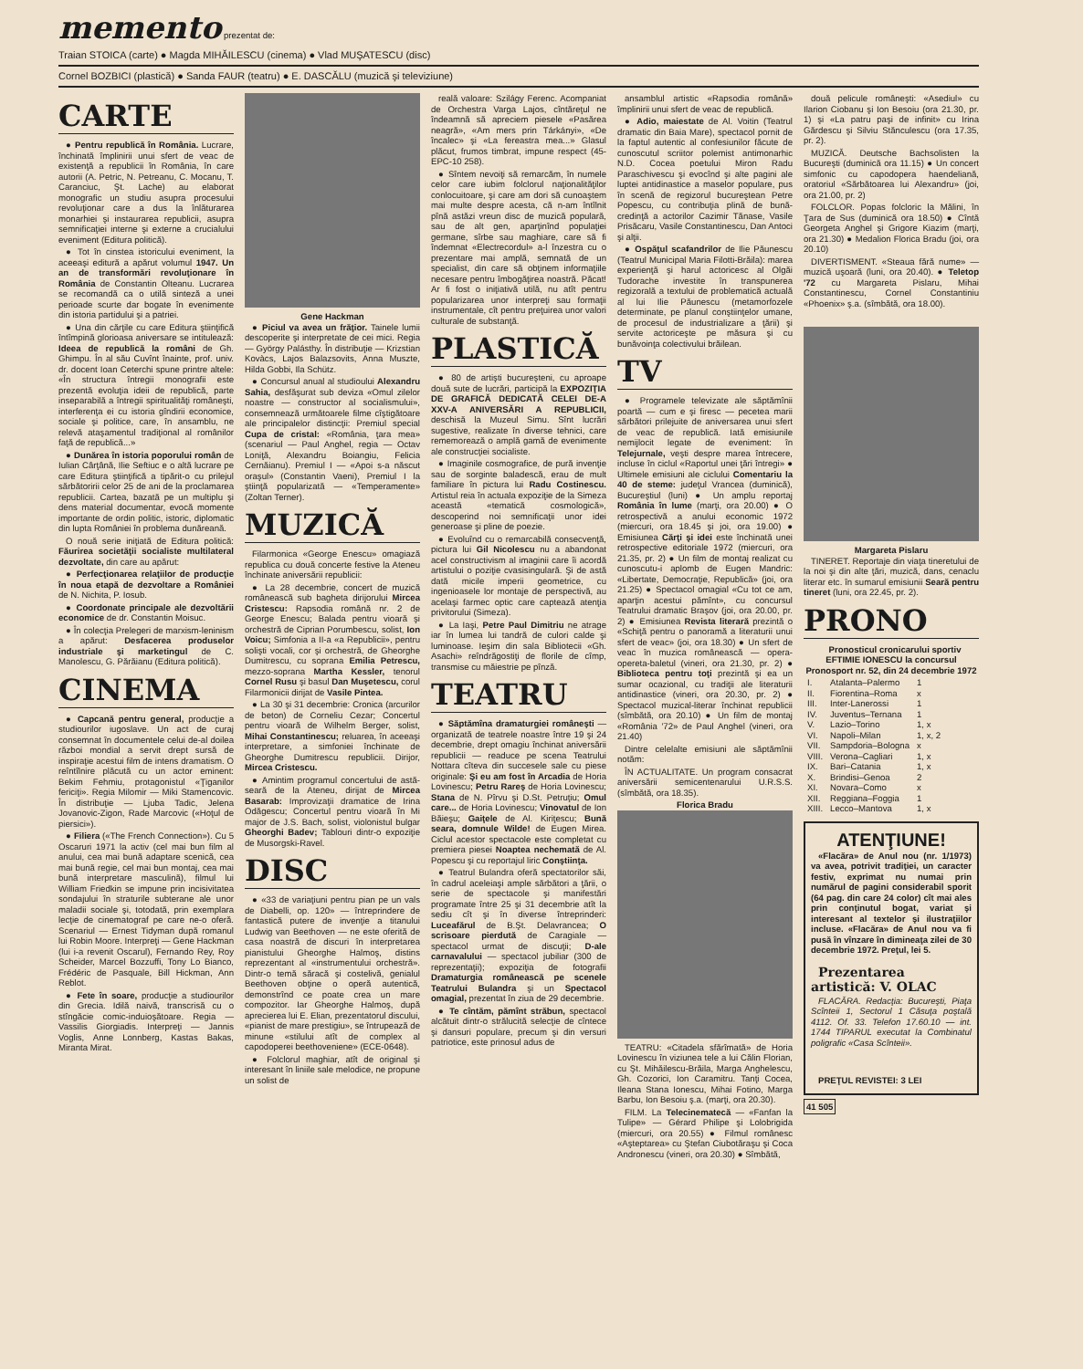memento prezentat de:
Traian STOICA (carte) ● Magda MIHĂILESCU (cinema) ● Vlad MUŞATESCU (disc)
Cornel BOZBICI (plastică) ● Sanda FAUR (teatru) ● E. DASCĂLU (muzică şi televiziune)
CARTE
● Pentru republică în România. Lucrare, închinată împlinirii unui sfert de veac de existenţă a republicii în România, în care autorii (A. Petric, N. Petreanu, C. Mocanu, T. Caranciuc, Şt. Lache) au elaborat monografic un studiu asupra procesului revoluţionar care a dus la înlăturarea monarhiei şi instaurarea republicii, asupra semnificaţiei interne şi externe a crucialului eveniment (Editura politică).
● Tot în cinstea istoricului eveniment, la aceeaşi editură a apărut volumul 1947. Un an de transformări revoluţionare în România de Constantin Olteanu. Lucrarea se recomandă ca o utilă sinteză a unei perioade scurte dar bogate în evenimente din istoria partidului şi a patriei.
● Una din cărţile cu care Editura ştiinţifică întîmpină glorioasa aniversare se intitulează: Ideea de republică la români de Gh. Ghimpu. În al său Cuvînt înainte, prof. univ. dr. docent Ioan Ceterchi spune printre altele: «În structura întregii monografii este prezentă evoluţia ideii de republică, parte inseparabilă a întregii spiritualităţi româneşti, interferenţa ei cu istoria gîndirii economice, sociale şi politice, care, în ansamblu, ne relevă ataşamentul tradiţional al românilor faţă de republică...»
● Dunărea în istoria poporului român de Iulian Cârţână, Ilie Seftiuc e o altă lucrare pe care Editura ştiinţifică a tipărit-o cu prilejul sărbătoririi celor 25 de ani de la proclamarea republicii. Cartea, bazată pe un multiplu şi dens material documentar, evocă momente importante de ordin politic, istoric, diplomatic din lupta României în problema dunăreană.
O nouă serie iniţiată de Editura politică: Făurirea societăţii socialiste multilateral dezvoltate, din care au apărut:
● Perfecţionarea relaţiilor de producţie în noua etapă de dezvoltare a României de N. Nichita, P. Iosub.
● Coordonate principale ale dezvoltării economice de dr. Constantin Moisuc.
● În colecţia Prelegeri de marxism-leninism a apărut: Desfacerea produselor industriale şi marketingul de C. Manolescu, G. Părăianu (Editura politică).
CINEMA
● Capcană pentru general, producţie a studiourilor iugoslave. Un act de curaj consemnat în documentele celui de-al doilea război mondial a servit drept sursă de inspiraţie acestui film de intens dramatism. O reîntîlnire plăcută cu un actor eminent: Bekim Fehmiu, protagonistul «Ţiganilor fericiţi». Regia Milomir — Miki Stamencovic. În distribuţie — Ljuba Tadic, Jelena Jovanovic-Zigon, Rade Marcovic («Hoţul de piersici»).
● Filiera («The French Connection»). Cu 5 Oscaruri 1971 la activ (cel mai bun film al anului, cea mai bună adaptare scenică, cea mai bună regie, cel mai bun montaj, cea mai bună interpretare masculină), filmul lui William Friedkin se impune prin incisivitatea sondajului în straturile subterane ale unor maladii sociale şi, totodată, prin exemplara lecţie de cinematograf pe care ne-o oferă. Scenariul — Ernest Tidyman după romanul lui Robin Moore. Interpreţi — Gene Hackman (lui i-a revenit Oscarul), Fernando Rey, Roy Scheider, Marcel Bozzuffi, Tony Lo Bianco, Frédéric de Pasquale, Bill Hickman, Ann Reblot.
● Fete în soare, producţie a studiourilor din Grecia. Idilă naivă, transcrisă cu o stîngăcie comic-induioşătoare. Regia — Vassilis Giorgiadis. Interpreţi — Jannis Voglis, Anne Lonnberg, Kastas Bakas, Miranta Mirat.
Gene Hackman
● Piciul va avea un frăţior. Tainele lumii descoperite şi interpretate de cei mici. Regia — György Palásthy. În distribuţie — Krizstian Kovàcs, Lajos Balazsovits, Anna Muszte, Hilda Gobbi, Ila Schütz.
● Concursul anual al studioului Alexandru Sahia, desfăşurat sub deviza «Omul zilelor noastre — constructor al socialismului», consemnează următoarele filme cîştigătoare ale principalelor distincţii: Premiul special Cupa de cristal: «România, ţara mea» (scenariul — Paul Anghel, regia — Octav Loniţă, Alexandru Boiangiu, Felicia Cernăianu). Premiul I — «Apoi s-a născut oraşul» (Constantin Vaeni), Premiul I la ştiinţă popularizată — «Temperamente» (Zoltan Terner).
MUZICĂ
Filarmonica «George Enescu» omagiază republica cu două concerte festive la Ateneu închinate aniversării republicii:
● La 28 decembrie, concert de muzică românească sub bagheta dirijorului Mircea Cristescu: Rapsodia română nr. 2 de George Enescu; Balada pentru vioară şi orchestră de Ciprian Porumbescu, solist, Ion Voicu; Simfonia a II-a «a Republicii», pentru solişti vocali, cor şi orchestră, de Gheorghe Dumitrescu, cu soprana Emilia Petrescu, mezzo-soprana Martha Kessler, tenorul Cornel Rusu şi basul Dan Muşetescu, corul Filarmonicii dirijat de Vasile Pintea.
● La 30 şi 31 decembrie: Cronica (arcurilor de beton) de Corneliu Cezar; Concertul pentru vioară de Wilhelm Berger, solist, Mihai Constantinescu; reluarea, în aceeaşi interpretare, a simfoniei închinate de Gheorghe Dumitrescu republicii. Dirijor, Mircea Cristescu.
● Amintim programul concertului de astă-seară de la Ateneu, dirijat de Mircea Basarab: Improvizaţii dramatice de Irina Odăgescu; Concertul pentru vioară în Mi major de J.S. Bach, solist, violonistul bulgar Gheorghi Badev; Tablouri dintr-o expoziţie de Musorgski-Ravel.
DISC
● «33 de variaţiuni pentru pian pe un vals de Diabelli, op. 120» — întreprindere de fantastică putere de invenţie a titanului Ludwig van Beethoven — ne este oferită de casa noastră de discuri în interpretarea pianistului Gheorghe Halmoş, distins reprezentant al «instrumentului orchestră». Dintr-o temă săracă şi costelivă, genialul Beethoven obţine o operă autentică, demonstrînd ce poate crea un mare compozitor. Iar Gheorghe Halmoş, după aprecierea lui E. Elian, prezentatorul discului, «pianist de mare prestigiu», se întrupează de minune «stilului atît de complex al capodoperei beethoveniene» (ECE-0648).
● Folclorul maghiar, atît de original şi interesant în liniile sale melodice, ne propune un solist de
reală valoare: Szilágy Ferenc. Acompaniat de Orchestra Varga Lajos, cîntăreţul ne îndeamnă să apreciem piesele «Pasărea neagră», «Am mers prin Tárkányi», «De încalec» şi «La fereastra mea...» Glasul plăcut, frumos timbrat, impune respect (45-EPC-10 258).
● Sîntem nevoiţi să remarcăm, în numele celor care iubim folclorul naţionalităţilor conlocuitoare, şi care am dori să cunoaştem mai multe despre acesta, că n-am întîlnit pînă astăzi vreun disc de muzică populară, sau de alt gen, aparţinînd populaţiei germane, sîrbe sau maghiare, care să fi îndemnat «Electrecordul» a-l înzestra cu o prezentare mai amplă, semnată de un specialist, din care să obţinem informaţiile necesare pentru îmbogăţirea noastră. Păcat! Ar fi fost o iniţiativă utilă, nu atît pentru popularizarea unor interpreţi sau formaţii instrumentale, cît pentru preţuirea unor valori culturale de substanţă.
PLASTICĂ
● 80 de artişti bucureşteni, cu aproape două sute de lucrări, participă la EXPOZIŢIA DE GRAFICĂ DEDICATĂ CELEI DE-A XXV-A ANIVERSĂRI A REPUBLICII, deschisă la Muzeul Simu. Sînt lucrări sugestive, realizate în diverse tehnici, care rememorează o amplă gamă de evenimente ale construcţiei socialiste.
● Imaginile cosmografice, de pură invenţie sau de sorginte baladescă, erau de mult familiare în pictura lui Radu Costinescu. Artistul reia în actuala expoziţie de la Simeza această «tematică cosmologică», descoperind noi semnificaţii unor idei generoase şi pline de poezie.
● Evoluînd cu o remarcabilă consecvenţă, pictura lui Gil Nicolescu nu a abandonat acel constructivism al imaginii care îi acordă artistului o poziţie cvasisingulară. Şi de astă dată micile imperii geometrice, cu ingenioasele lor montaje de perspectivă, au acelaşi farmec optic care captează atenţia privitorului (Simeza).
● La Iaşi, Petre Paul Dimitriu ne atrage iar în lumea lui tandră de culori calde şi luminoase. Ieşim din sala Bibliotecii «Gh. Asachi» reîndrăgostiţi de florile de cîmp, transmise cu măiestrie pe pînză.
TEATRU
● Săptămîna dramaturgiei româneşti — organizată de teatrele noastre între 19 şi 24 decembrie, drept omagiu închinat aniversării republicii — readuce pe scena Teatrului Nottara cîteva din succesele sale cu piese originale: Şi eu am fost în Arcadia de Horia Lovinescu; Petru Rareş de Horia Lovinescu; Stana de N. Pîrvu şi D.St. Petruţiu; Omul care... de Horia Lovinescu; Vinovatul de Ion Băieşu; Gaiţele de Al. Kiriţescu; Bună seara, domnule Wilde! de Eugen Mirea. Ciclul acestor spectacole este completat cu premiera piesei Noaptea nechemată de Al. Popescu şi cu reportajul liric Conştiinţa.
● Teatrul Bulandra oferă spectatorilor săi, în cadrul aceleiaşi ample sărbători a ţării, o serie de spectacole şi manifestări programate între 25 şi 31 decembrie atît la sediu cît şi în diverse întreprinderi: Luceafărul de B.Şt. Delavrancea; O scrisoare pierdută de Caragiale — spectacol urmat de discuţii; D-ale carnavalului — spectacol jubiliar (300 de reprezentaţii); expoziţia de fotografii Dramaturgia românească pe scenele Teatrului Bulandra şi un Spectacol omagial, prezentat în ziua de 29 decembrie.
● Te cîntăm, pămînt străbun, spectacol alcătuit dintr-o strălucită selecţie de cîntece şi dansuri populare, precum şi din versuri patriotice, este prinosul adus de
ansamblul artistic «Rapsodia română» împlinirii unui sfert de veac de republică.
● Adio, maiestate de Al. Voitin (Teatrul dramatic din Baia Mare), spectacol pornit de la faptul autentic al confesiunilor făcute de cunoscutul scriitor polemist antimonarhic N.D. Cocea poetului Miron Radu Paraschivescu şi evocînd şi alte pagini ale luptei antidinastice a maselor populare, pus în scenă de regizorul bucureştean Petre Popescu, cu contribuţia plină de bună-credinţă a actorilor Cazimir Tănase, Vasile Prisăcaru, Vasile Constantinescu, Dan Antoci şi alţii.
● Ospăţul scafandrilor de Ilie Păunescu (Teatrul Municipal Maria Filotti-Brăila): marea experienţă şi harul actoricesc al Olgăi Tudorache investite în transpunerea regizorală a textului de problematică actuală al lui Ilie Păunescu (metamorfozele determinate, pe planul conştiinţelor umane, de procesul de industrializare a ţării) şi servite actoriceşte pe măsura şi cu bunăvoinţa colectivului brăilean.
TV
● Programele televizate ale săptămînii poartă — cum e şi firesc — pecetea marii sărbători prilejuite de aniversarea unui sfert de veac de republică. Iată emisiunile nemijlocit legate de eveniment: în Telejurnale, veşti despre marea întrecere, incluse în ciclul «Raportul unei ţări întregi» ● Ultimele emisiuni ale ciclului Comentariu la 40 de steme: judeţul Vrancea (duminică), Bucureştiul (luni) ● Un amplu reportaj România în lume (marţi, ora 20.00) ● O retrospectivă a anului economic 1972 (miercuri, ora 18.45 şi joi, ora 19.00) ● Emisiunea Cărţi şi idei este închinată unei retrospective editoriale 1972 (miercuri, ora 21.35, pr. 2) ● Un film de montaj realizat cu cunoscutu-i aplomb de Eugen Mandric: «Libertate, Democraţie, Republică» (joi, ora 21.25) ● Spectacol omagial «Cu tot ce am, aparţin acestui pămînt», cu concursul Teatrului dramatic Braşov (joi, ora 20.00, pr. 2) ● Emisiunea Revista literară prezintă o «Schiţă pentru o panoramă a literaturii unui sfert de veac» (joi, ora 18.30) ● Un sfert de veac în muzica românească — opera- opereta-baletul (vineri, ora 21.30, pr. 2) ● Biblioteca pentru toţi prezintă şi ea un sumar ocazional, cu tradiţii ale literaturii antidinastice (vineri, ora 20.30, pr. 2) ● Spectacol muzical-literar închinat republicii (sîmbătă, ora 20.10) ● Un film de montaj «România '72» de Paul Anghel (vineri, ora 21.40)
Dintre celelalte emisiuni ale săptămînii notăm:
ÎN ACTUALITATE. Un program consacrat aniversării semicentenarului U.R.S.S. (sîmbătă, ora 18.35).
Florica Bradu
TEATRU: «Citadela sfărîmată» de Horia Lovinescu în viziunea tele a lui Călin Florian, cu Şt. Mihăilescu-Brăila, Marga Anghelescu, Gh. Cozorici, Ion Caramitru. Tanţi Cocea, Ileana Stana Ionescu, Mihai Fotino, Marga Barbu, Ion Besoiu ş.a. (marţi, ora 20.30).
FILM. La Telecinematecă — «Fanfan la Tulipe» — Gérard Philipe şi Lolobrigida (miercuri, ora 20.55) ● Filmul românesc «Aşteptarea» cu Ştefan Ciubotăraşu şi Coca Andronescu (vineri, ora 20.30) ● Sîmbătă,
două pelicule româneşti: «Asediul» cu Ilarion Ciobanu şi Ion Besoiu (ora 21.30, pr. 1) şi «La patru paşi de infinit» cu Irina Gărdescu şi Silviu Stănculescu (ora 17.35, pr. 2).
MUZICĂ. Deutsche Bachsolisten la Bucureşti (duminică ora 11.15) ● Un concert simfonic cu capodopera haendeliană, oratoriul «Sărbătoarea lui Alexandru» (joi, ora 21.00, pr. 2)
FOLCLOR. Popas folcloric la Mălini, în Ţara de Sus (duminică ora 18.50) ● Cîntă Georgeta Anghel şi Grigore Kiazim (marţi, ora 21.30) ● Medalion Florica Bradu (joi, ora 20.10)
DIVERTISMENT. «Steaua fără nume» — muzică uşoară (luni, ora 20.40). ● Teletop '72 cu Margareta Pislaru, Mihai Constantinescu, Cornel Constantiniu «Phoenix» ş.a. (sîmbătă, ora 18.00).
Margareta Pislaru
TINERET. Reportaje din viaţa tineretului de la noi şi din alte ţări, muzică, dans, cenaclu literar etc. în sumarul emisiunii Seară pentru tineret (luni, ora 22.45, pr. 2).
PRONO
Pronosticul cronicarului sportiv EFTIMIE IONESCU la concursul Pronosport nr. 52, din 24 decembrie 1972
| I. | Atalanta–Palermo | 1 |
| II. | Fiorentina–Roma | x |
| III. | Inter-Lanerossi | 1 |
| IV. | Juventus–Ternana | 1 |
| V. | Lazio–Torino | 1, x |
| VI. | Napoli–Milan | 1, x, 2 |
| VII. | Sampdoria–Bologna | x |
| VIII. | Verona–Cagliari | 1, x |
| IX. | Bari–Catania | 1, x |
| X. | Brindisi–Genoa | 2 |
| XI. | Novara–Como | x |
| XII. | Reggiana–Foggia | 1 |
| XIII. | Lecco–Mantova | 1, x |
ATENŢIUNE!
«Flacăra» de Anul nou (nr. 1/1973) va avea, potrivit tradiţiei, un caracter festiv, exprimat nu numai prin numărul de pagini considerabil sporit (64 pag. din care 24 color) cît mai ales prin conţinutul bogat, variat şi interesant al textelor şi ilustraţiilor incluse. «Flacăra» de Anul nou va fi pusă în vînzare în dimineaţa zilei de 30 decembrie 1972. Preţul, lei 5.
Prezentarea artistică: V. OLAC
FLACĂRA. Redacţia: Bucureşti, Piaţa Scînteii 1, Sectorul 1 Căsuţa poştală 4112. Of. 33. Telefon 17.60.10 — int. 1744 TIPARUL executat la Combinatul poligrafic «Casa Scînteii».
PREŢUL REVISTEI: 3 LEI
41 505